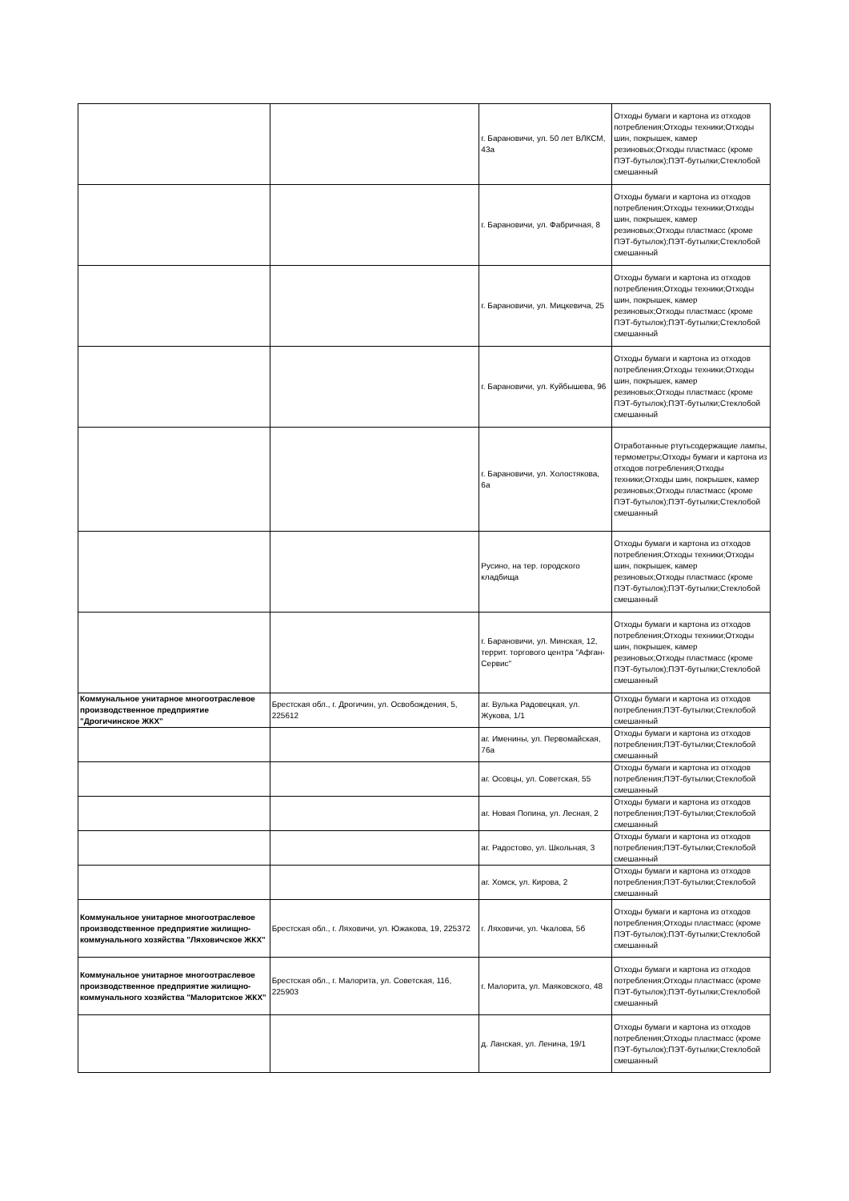| | | г. Барановичи, ул. 50 лет ВЛКСМ, 43а | Отходы бумаги и картона из отходов потребления;Отходы техники;Отходы шин, покрышек, камер резиновых;Отходы пластмасс (кроме ПЭТ-бутылок);ПЭТ-бутылки;Стеклобой смешанный |
| | | г. Барановичи, ул. Фабричная, 8 | Отходы бумаги и картона из отходов потребления;Отходы техники;Отходы шин, покрышек, камер резиновых;Отходы пластмасс (кроме ПЭТ-бутылок);ПЭТ-бутылки;Стеклобой смешанный |
| | | г. Барановичи, ул. Мицкевича, 25 | Отходы бумаги и картона из отходов потребления;Отходы техники;Отходы шин, покрышек, камер резиновых;Отходы пластмасс (кроме ПЭТ-бутылок);ПЭТ-бутылки;Стеклобой смешанный |
| | | г. Барановичи, ул. Куйбышева, 96 | Отходы бумаги и картона из отходов потребления;Отходы техники;Отходы шин, покрышек, камер резиновых;Отходы пластмасс (кроме ПЭТ-бутылок);ПЭТ-бутылки;Стеклобой смешанный |
| | | г. Барановичи, ул. Холостякова, 6а | Отработанные ртутьсодержащие лампы, термометры;Отходы бумаги и картона из отходов потребления;Отходы техники;Отходы шин, покрышек, камер резиновых;Отходы пластмасс (кроме ПЭТ-бутылок);ПЭТ-бутылки;Стеклобой смешанный |
| | | Русино, на тер. городского кладбища | Отходы бумаги и картона из отходов потребления;Отходы техники;Отходы шин, покрышек, камер резиновых;Отходы пластмасс (кроме ПЭТ-бутылок);ПЭТ-бутылки;Стеклобой смешанный |
| | | г. Барановичи, ул. Минская, 12, террит. торгового центра "Афган-Сервис" | Отходы бумаги и картона из отходов потребления;Отходы техники;Отходы шин, покрышек, камер резиновых;Отходы пластмасс (кроме ПЭТ-бутылок);ПЭТ-бутылки;Стеклобой смешанный |
| Коммунальное унитарное многоотраслевое производственное предприятие "Дрогичинское ЖКХ" | Брестская обл., г. Дрогичин, ул. Освобождения, 5, 225612 | аг. Вулька Радовецкая, ул. Жукова, 1/1 | Отходы бумаги и картона из отходов потребления;ПЭТ-бутылки;Стеклобой смешанный |
| | | аг. Именины, ул. Первомайская, 76а | Отходы бумаги и картона из отходов потребления;ПЭТ-бутылки;Стеклобой смешанный |
| | | аг. Осовцы, ул. Советская, 55 | Отходы бумаги и картона из отходов потребления;ПЭТ-бутылки;Стеклобой смешанный |
| | | аг. Новая Попина, ул. Лесная, 2 | Отходы бумаги и картона из отходов потребления;ПЭТ-бутылки;Стеклобой смешанный |
| | | аг. Радостово, ул. Школьная, 3 | Отходы бумаги и картона из отходов потребления;ПЭТ-бутылки;Стеклобой смешанный |
| | | аг. Хомск, ул. Кирова, 2 | Отходы бумаги и картона из отходов потребления;ПЭТ-бутылки;Стеклобой смешанный |
| Коммунальное унитарное многоотраслевое производственное предприятие жилищно-коммунального хозяйства "Ляховичское ЖКХ" | Брестская обл., г. Ляховичи, ул. Южакова, 19, 225372 | г. Ляховичи, ул. Чкалова, 5б | Отходы бумаги и картона из отходов потребления;Отходы пластмасс (кроме ПЭТ-бутылок);ПЭТ-бутылки;Стеклобой смешанный |
| Коммунальное унитарное многоотраслевое производственное предприятие жилищно-коммунального хозяйства "Малоритское ЖКХ" | Брестская обл., г. Малорита, ул. Советская, 116, 225903 | г. Малорита, ул. Маяковского, 48 | Отходы бумаги и картона из отходов потребления;Отходы пластмасс (кроме ПЭТ-бутылок);ПЭТ-бутылки;Стеклобой смешанный |
| | | д. Ланская, ул. Ленина, 19/1 | Отходы бумаги и картона из отходов потребления;Отходы пластмасс (кроме ПЭТ-бутылок);ПЭТ-бутылки;Стеклобой смешанный |